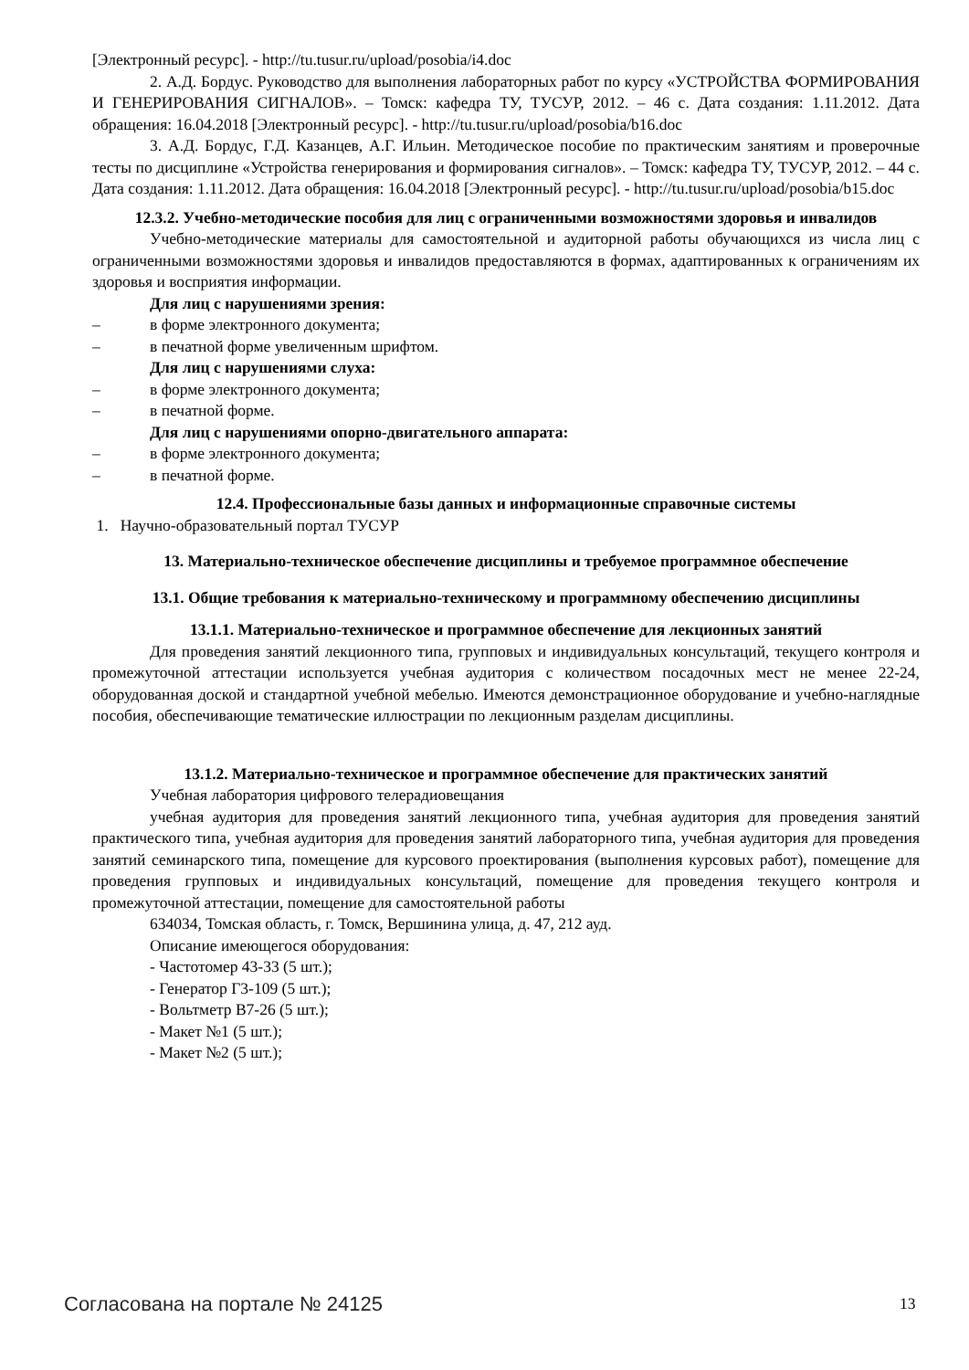[Электронный ресурс]. - http://tu.tusur.ru/upload/posobia/i4.doc
2. А.Д. Бордус. Руководство для выполнения лабораторных работ по курсу «УСТРОЙСТВА ФОРМИРОВАНИЯ И ГЕНЕРИРОВАНИЯ СИГНАЛОВ». – Томск: кафедра ТУ, ТУСУР, 2012. – 46 с. Дата создания: 1.11.2012. Дата обращения: 16.04.2018 [Электронный ресурс]. - http://tu.tusur.ru/upload/posobia/b16.doc
3. А.Д. Бордус, Г.Д. Казанцев, А.Г. Ильин. Методическое пособие по практическим занятиям и проверочные тесты по дисциплине «Устройства генерирования и формирования сигналов». – Томск: кафедра ТУ, ТУСУР, 2012. – 44 с. Дата создания: 1.11.2012. Дата обращения: 16.04.2018 [Электронный ресурс]. - http://tu.tusur.ru/upload/posobia/b15.doc
12.3.2. Учебно-методические пособия для лиц с ограниченными возможностями здоровья и инвалидов
Учебно-методические материалы для самостоятельной и аудиторной работы обучающихся из числа лиц с ограниченными возможностями здоровья и инвалидов предоставляются в формах, адаптированных к ограничениям их здоровья и восприятия информации.
Для лиц с нарушениями зрения:
– в форме электронного документа;
– в печатной форме увеличенным шрифтом.
Для лиц с нарушениями слуха:
– в форме электронного документа;
– в печатной форме.
Для лиц с нарушениями опорно-двигательного аппарата:
– в форме электронного документа;
– в печатной форме.
12.4. Профессиональные базы данных и информационные справочные системы
1. Научно-образовательный портал ТУСУР
13. Материально-техническое обеспечение дисциплины и требуемое программное обеспечение
13.1. Общие требования к материально-техническому и программному обеспечению дисциплины
13.1.1. Материально-техническое и программное обеспечение для лекционных занятий
Для проведения занятий лекционного типа, групповых и индивидуальных консультаций, текущего контроля и промежуточной аттестации используется учебная аудитория с количеством посадочных мест не менее 22-24, оборудованная доской и стандартной учебной мебелью. Имеются демонстрационное оборудование и учебно-наглядные пособия, обеспечивающие тематические иллюстрации по лекционным разделам дисциплины.
13.1.2. Материально-техническое и программное обеспечение для практических занятий
Учебная лаборатория цифрового телерадиовещания
учебная аудитория для проведения занятий лекционного типа, учебная аудитория для проведения занятий практического типа, учебная аудитория для проведения занятий лабораторного типа, учебная аудитория для проведения занятий семинарского типа, помещение для курсового проектирования (выполнения курсовых работ), помещение для проведения групповых и индивидуальных консультаций, помещение для проведения текущего контроля и промежуточной аттестации, помещение для самостоятельной работы
634034, Томская область, г. Томск, Вершинина улица, д. 47, 212 ауд.
Описание имеющегося оборудования:
- Частотомер 43-33 (5 шт.);
- Генератор Г3-109 (5 шт.);
- Вольтметр В7-26 (5 шт.);
- Макет №1 (5 шт.);
- Макет №2 (5 шт.);
Согласована на портале № 24125 13